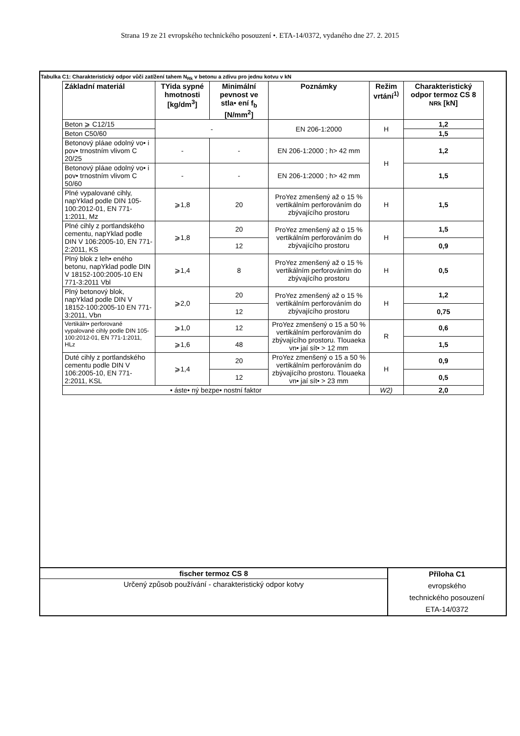Strana 19 ze 21 evropského technického posouzení •. ETA-14/0372, vydaného dne 27. 2. 2015
Tabulka C1: Charakteristický odpor vůči zatížení tahem N<sub>Rk</sub> v betonu a zdivu pro jednu kotvu v kN
| Základní materiál | TYida sypné hmotnosti [kg/dm<sup>3</sup>] | Minimální pevnost ve stla• ení f<sub>b</sub> [N/mm<sup>2</sup>] | Poznámky | Režim vrtání<sup>1)</sup> | Charakteristický odpor termoz CS 8 NRk [kN] |
| --- | --- | --- | --- | --- | --- |
| Beton ⩾ C12/15 | - | | EN 206-1:2000 | H | 1,2 |
| Beton C50/60 | | | | | 1,5 |
| Betonový pláae odolný vo• i pov• trnostním vlivom C 20/25 | - | - | EN 206-1:2000 ; h> 42 mm | H | 1,2 |
| Betonový pláae odolný vo• i pov• trnostním vlivom C 50/60 | - | - | EN 206-1:2000 ; h> 42 mm | | 1,5 |
| Plné vypalované cihly, napYklad podle DIN 105-100:2012-01, EN 771-1:2011, Mz | ⩾1,8 | 20 | ProYez zmenšený až o 15 % vertikálním perforováním do zbývajícího prostoru | H | 1,5 |
| Plné cihly z portlandského cementu, napYklad podle DIN V 106:2005-10, EN 771-2:2011, KS | ⩾1,8 | 20 | ProYez zmenšený až o 15 % vertikálním perforováním do zbývajícího prostoru | H | 1,5 |
| | | 12 | | | 0,9 |
| Plný blok z leh• eného betonu, napYklad podle DIN V 18152-100:2005-10 EN 771-3:2011 Vbl | ⩾1,4 | 8 | ProYez zmenšený až o 15 % vertikálním perforováním do zbývajícího prostoru | H | 0,5 |
| Plný betonový blok, napYklad podle DIN V 18152-100:2005-10 EN 771-3:2011, Vbn | ⩾2,0 | 20 | ProYez zmenšený až o 15 % vertikálním perforováním do zbývajícího prostoru | H | 1,2 |
| | | 12 | | | 0,75 |
| Vertikáln• perforované vypalované cihly podle DIN 105-100:2012-01, EN 771-1:2011, HLz | ⩾1,0 | 12 | ProYez zmenšený o 15 a 50 % vertikálním perforováním do zbývajícího prostoru. Tlouaeka vn• jaí sít• > 12 mm | R | 0,6 |
| | ⩾1,6 | 48 | | | 1,5 |
| Duté cihly z portlandského cementu podle DIN V 106:2005-10, EN 771-2:2011, KSL | ⩾1,4 | 20 | ProYez zmenšený o 15 a 50 % vertikálním perforováním do zbývajícího prostoru. Tlouaeka vn• jaí sít• > 23 mm | H | 0,9 |
| | | 12 | | | 0,5 |
| • áste• ný bezpe• nostní faktor | | | | W2) | 2,0 |
fischer termoz CS 8
Určený způsob používání - charakteristický odpor kotvy
Příloha C1
evropského
technického posouzení
ETA-14/0372